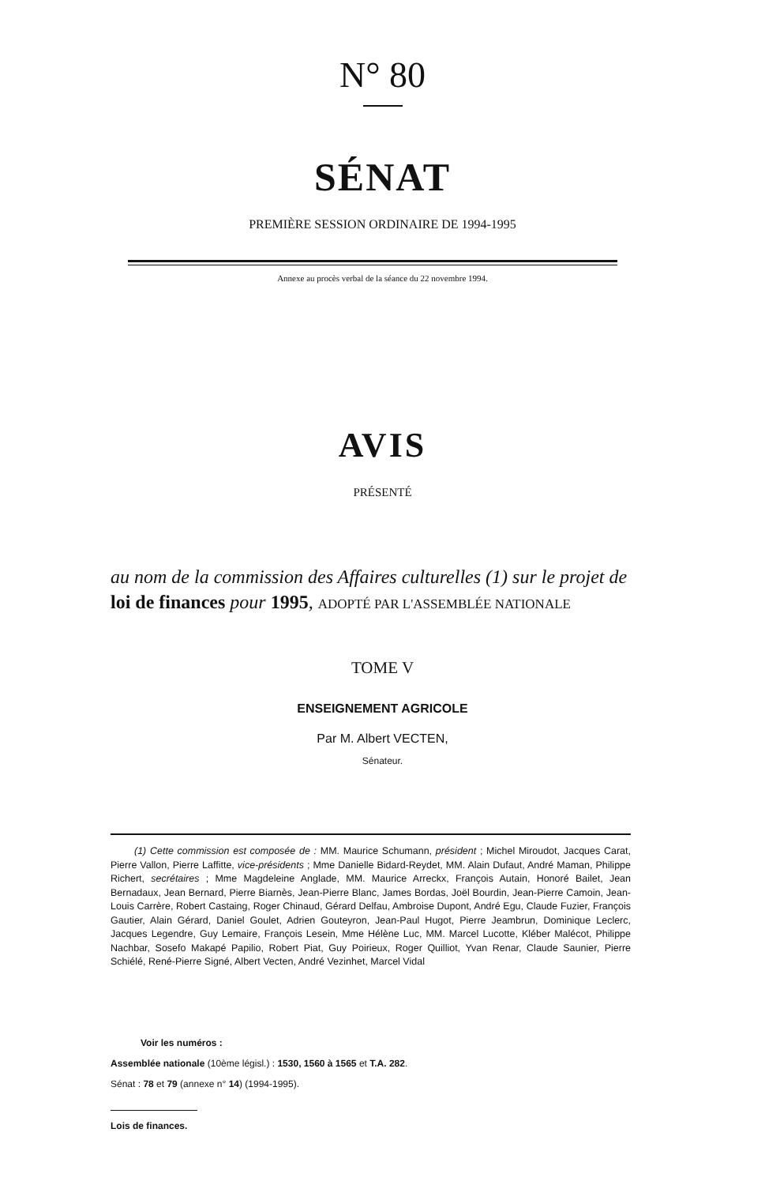N° 80
SÉNAT
PREMIÈRE SESSION ORDINAIRE DE 1994-1995
Annexe au procès verbal de la séance du 22 novembre 1994.
AVIS
PRÉSENTÉ
au nom de la commission des Affaires culturelles (1) sur le projet de loi de finances pour 1995, ADOPTÉ PAR L'ASSEMBLÉE NATIONALE
TOME V
ENSEIGNEMENT AGRICOLE
Par M. Albert VECTEN,
Sénateur.
(1) Cette commission est composée de : MM. Maurice Schumann, président ; Michel Miroudot, Jacques Carat, Pierre Vallon, Pierre Laffitte, vice-présidents ; Mme Danielle Bidard-Reydet, MM. Alain Dufaut, André Maman, Philippe Richert, secrétaires ; Mme Magdeleine Anglade, MM. Maurice Arreckx, François Autain, Honoré Bailet, Jean Bernadaux, Jean Bernard, Pierre Biarnès, Jean-Pierre Blanc, James Bordas, Joël Bourdin, Jean-Pierre Camoin, Jean-Louis Carrère, Robert Castaing, Roger Chinaud, Gérard Delfau, Ambroise Dupont, André Egu, Claude Fuzier, François Gautier, Alain Gérard, Daniel Goulet, Adrien Gouteyron, Jean-Paul Hugot, Pierre Jeambrun, Dominique Leclerc, Jacques Legendre, Guy Lemaire, François Lesein, Mme Hélène Luc, MM. Marcel Lucotte, Kléber Malécot, Philippe Nachbar, Sosefo Makapé Papilio, Robert Piat, Guy Poirieux, Roger Quilliot, Yvan Renar, Claude Saunier, Pierre Schiélé, René-Pierre Signé, Albert Vecten, André Vezinhet, Marcel Vidal
Voir les numéros :
Assemblée nationale (10ème législ.) : 1530, 1560 à 1565 et T.A. 282.
Sénat : 78 et 79 (annexe n° 14) (1994-1995).
Lois de finances.